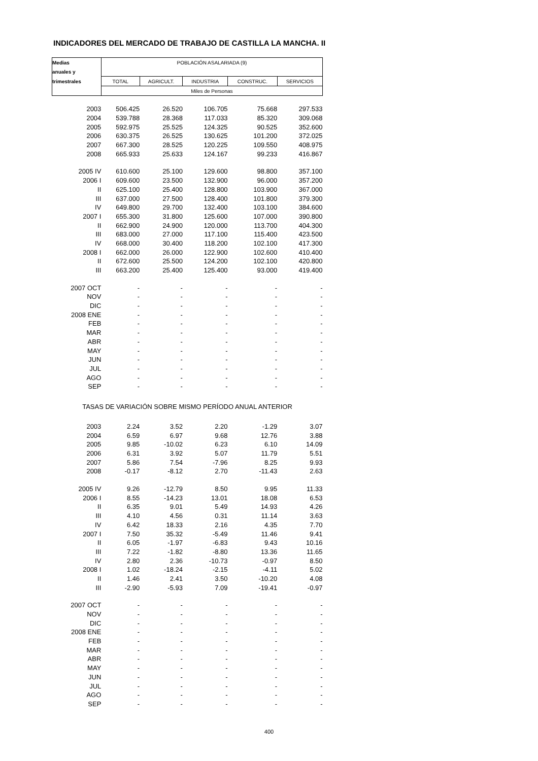INDICADORES DEL MERCADO DE TRABAJO DE CASTILLA LA MANCHA. II
| Medias | POBLACIÓN ASALARIADA (9) | | | | |
| --- | --- | --- | --- | --- | --- |
| anuales y | | | | | |
| trimestrales | TOTAL | AGRICULT. | INDUSTRIA | CONSTRUC. | SERVICIOS |
| | Miles de Personas | | | | |
| 2003 | 506.425 | 26.520 | 106.705 | 75.668 | 297.533 |
| 2004 | 539.788 | 28.368 | 117.033 | 85.320 | 309.068 |
| 2005 | 592.975 | 25.525 | 124.325 | 90.525 | 352.600 |
| 2006 | 630.375 | 26.525 | 130.625 | 101.200 | 372.025 |
| 2007 | 667.300 | 28.525 | 120.225 | 109.550 | 408.975 |
| 2008 | 665.933 | 25.633 | 124.167 | 99.233 | 416.867 |
| 2005 IV | 610.600 | 25.100 | 129.600 | 98.800 | 357.100 |
| 2006 I | 609.600 | 23.500 | 132.900 | 96.000 | 357.200 |
| II | 625.100 | 25.400 | 128.800 | 103.900 | 367.000 |
| III | 637.000 | 27.500 | 128.400 | 101.800 | 379.300 |
| IV | 649.800 | 29.700 | 132.400 | 103.100 | 384.600 |
| 2007 I | 655.300 | 31.800 | 125.600 | 107.000 | 390.800 |
| II | 662.900 | 24.900 | 120.000 | 113.700 | 404.300 |
| III | 683.000 | 27.000 | 117.100 | 115.400 | 423.500 |
| IV | 668.000 | 30.400 | 118.200 | 102.100 | 417.300 |
| 2008 I | 662.000 | 26.000 | 122.900 | 102.600 | 410.400 |
| II | 672.600 | 25.500 | 124.200 | 102.100 | 420.800 |
| III | 663.200 | 25.400 | 125.400 | 93.000 | 419.400 |
| 2007 OCT | - | - | - | - | - |
| NOV | - | - | - | - | - |
| DIC | - | - | - | - | - |
| 2008 ENE | - | - | - | - | - |
| FEB | - | - | - | - | - |
| MAR | - | - | - | - | - |
| ABR | - | - | - | - | - |
| MAY | - | - | - | - | - |
| JUN | - | - | - | - | - |
| JUL | - | - | - | - | - |
| AGO | - | - | - | - | - |
| SEP | - | - | - | - | - |
| TASAS DE VARIACIÓN SOBRE MISMO PERÍODO ANUAL ANTERIOR | | | | | |
| 2003 | 2.24 | 3.52 | 2.20 | -1.29 | 3.07 |
| 2004 | 6.59 | 6.97 | 9.68 | 12.76 | 3.88 |
| 2005 | 9.85 | -10.02 | 6.23 | 6.10 | 14.09 |
| 2006 | 6.31 | 3.92 | 5.07 | 11.79 | 5.51 |
| 2007 | 5.86 | 7.54 | -7.96 | 8.25 | 9.93 |
| 2008 | -0.17 | -8.12 | 2.70 | -11.43 | 2.63 |
| 2005 IV | 9.26 | -12.79 | 8.50 | 9.95 | 11.33 |
| 2006 I | 8.55 | -14.23 | 13.01 | 18.08 | 6.53 |
| II | 6.35 | 9.01 | 5.49 | 14.93 | 4.26 |
| III | 4.10 | 4.56 | 0.31 | 11.14 | 3.63 |
| IV | 6.42 | 18.33 | 2.16 | 4.35 | 7.70 |
| 2007 I | 7.50 | 35.32 | -5.49 | 11.46 | 9.41 |
| II | 6.05 | -1.97 | -6.83 | 9.43 | 10.16 |
| III | 7.22 | -1.82 | -8.80 | 13.36 | 11.65 |
| IV | 2.80 | 2.36 | -10.73 | -0.97 | 8.50 |
| 2008 I | 1.02 | -18.24 | -2.15 | -4.11 | 5.02 |
| II | 1.46 | 2.41 | 3.50 | -10.20 | 4.08 |
| III | -2.90 | -5.93 | 7.09 | -19.41 | -0.97 |
| 2007 OCT | - | - | - | - | - |
| NOV | - | - | - | - | - |
| DIC | - | - | - | - | - |
| 2008 ENE | - | - | - | - | - |
| FEB | - | - | - | - | - |
| MAR | - | - | - | - | - |
| ABR | - | - | - | - | - |
| MAY | - | - | - | - | - |
| JUN | - | - | - | - | - |
| JUL | - | - | - | - | - |
| AGO | - | - | - | - | - |
| SEP | - | - | - | - | - |
400